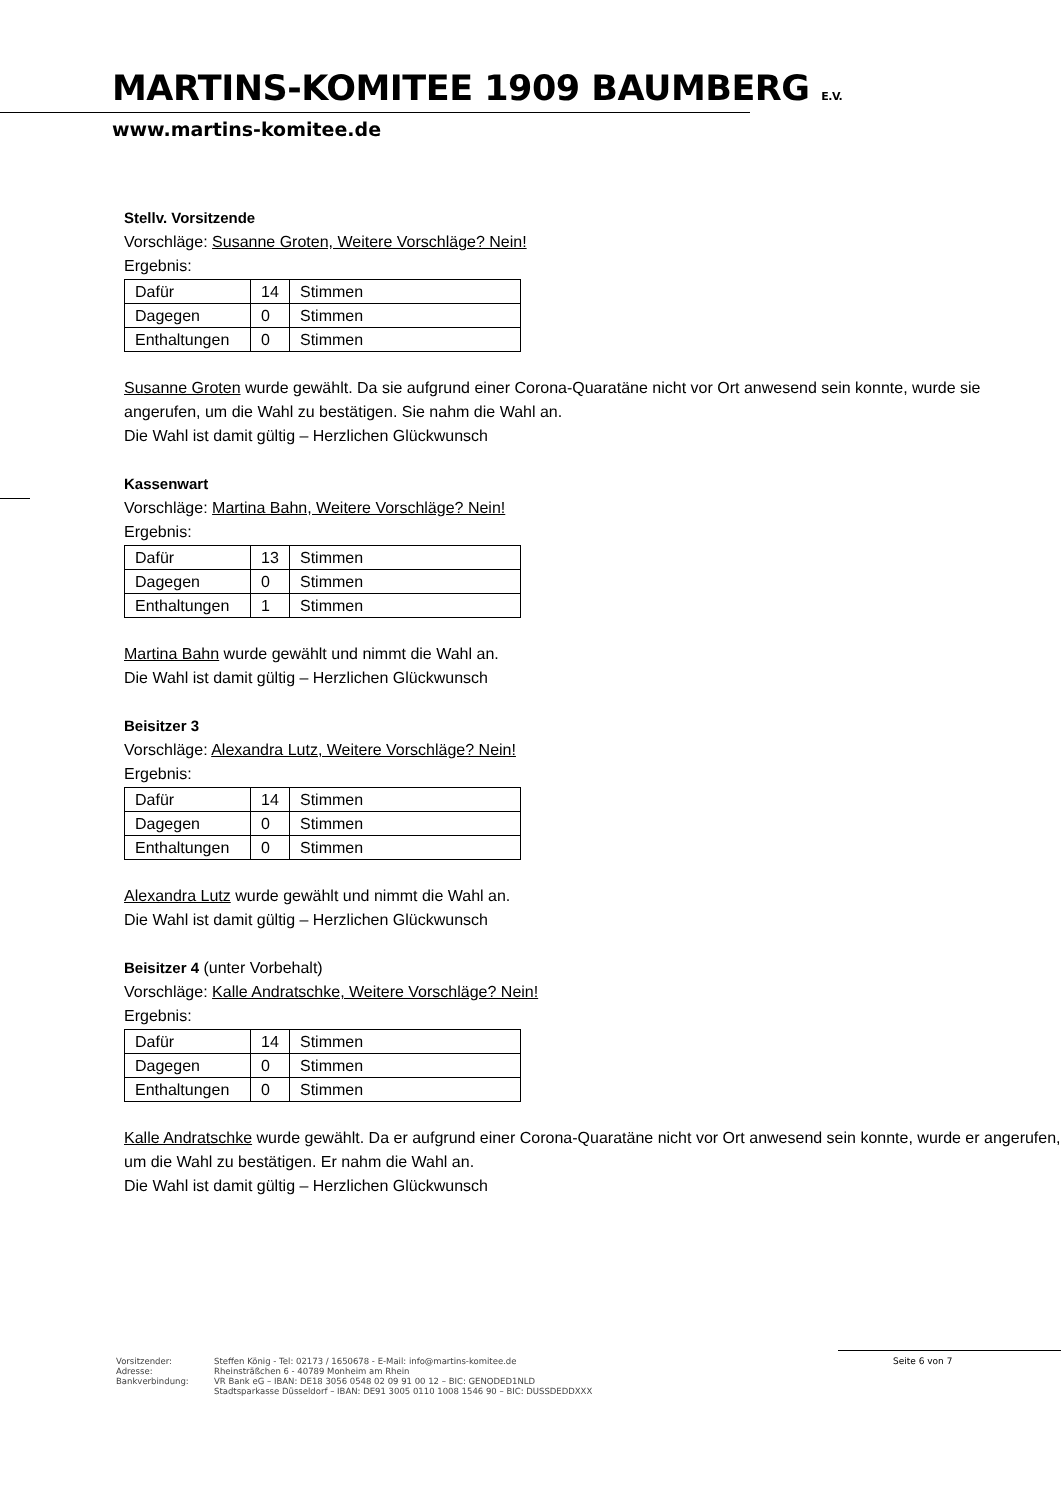MARTINS-KOMITEE 1909 BAUMBERG E.V.
www.martins-komitee.de
Stellv. Vorsitzende
Vorschläge: Susanne Groten, Weitere Vorschläge? Nein!
Ergebnis:
| Dafür | 14 | Stimmen |
| Dagegen | 0 | Stimmen |
| Enthaltungen | 0 | Stimmen |
Susanne Groten wurde gewählt. Da sie aufgrund einer Corona-Quaratäne nicht vor Ort anwesend sein konnte, wurde sie angerufen, um die Wahl zu bestätigen. Sie nahm die Wahl an.
Die Wahl ist damit gültig – Herzlichen Glückwunsch
Kassenwart
Vorschläge: Martina Bahn, Weitere Vorschläge? Nein!
Ergebnis:
| Dafür | 13 | Stimmen |
| Dagegen | 0 | Stimmen |
| Enthaltungen | 1 | Stimmen |
Martina Bahn wurde gewählt und nimmt die Wahl an.
Die Wahl ist damit gültig – Herzlichen Glückwunsch
Beisitzer 3
Vorschläge: Alexandra Lutz, Weitere Vorschläge? Nein!
Ergebnis:
| Dafür | 14 | Stimmen |
| Dagegen | 0 | Stimmen |
| Enthaltungen | 0 | Stimmen |
Alexandra Lutz wurde gewählt und nimmt die Wahl an.
Die Wahl ist damit gültig – Herzlichen Glückwunsch
Beisitzer 4 (unter Vorbehalt)
Vorschläge: Kalle Andratschke, Weitere Vorschläge? Nein!
Ergebnis:
| Dafür | 14 | Stimmen |
| Dagegen | 0 | Stimmen |
| Enthaltungen | 0 | Stimmen |
Kalle Andratschke wurde gewählt. Da er aufgrund einer Corona-Quaratäne nicht vor Ort anwesend sein konnte, wurde er angerufen, um die Wahl zu bestätigen. Er nahm die Wahl an.
Die Wahl ist damit gültig – Herzlichen Glückwunsch
Vorsitzender:
Adresse:
Bankverbindung:
Steffen König - Tel: 02173 / 1650678 - E-Mail: info@martins-komitee.de
Rheinsträßchen 6 - 40789 Monheim am Rhein
VR Bank eG – IBAN: DE18 3056 0548 02 09 91 00 12 – BIC: GENODED1NLD
Stadtsparkasse Düsseldorf – IBAN: DE91 3005 0110 1008 1546 90 – BIC: DUSSDEDDXXX
Seite 6 von 7